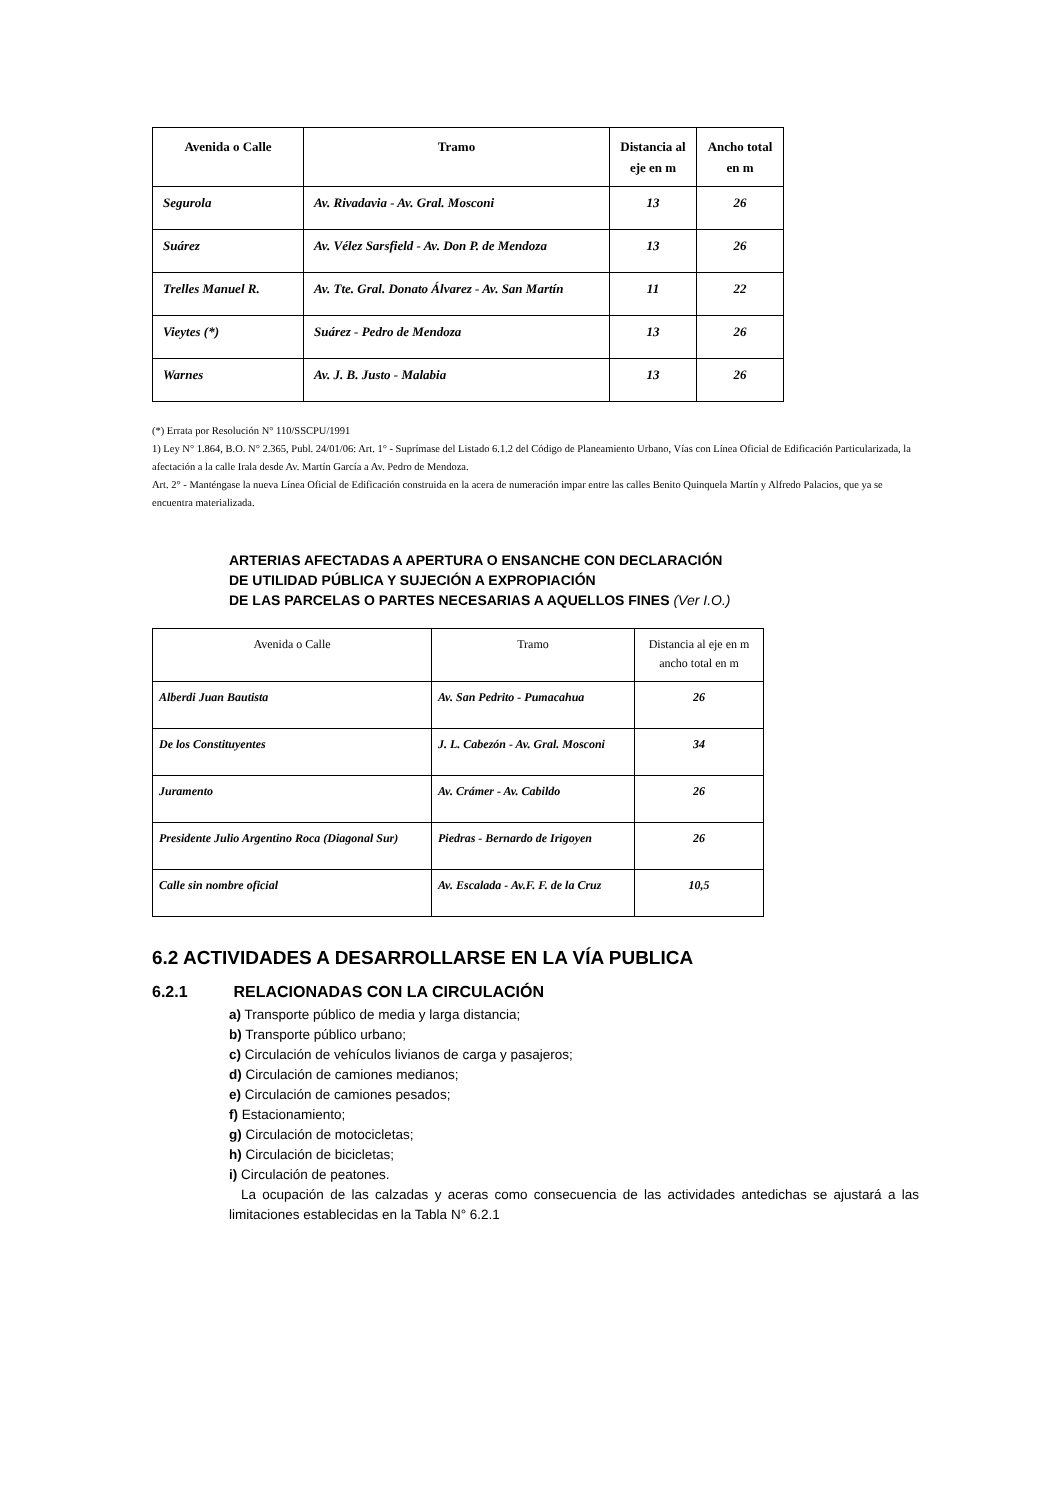| Avenida o Calle | Tramo | Distancia al eje en m | Ancho total en m |
| --- | --- | --- | --- |
| Segurola | Av. Rivadavia - Av. Gral. Mosconi | 13 | 26 |
| Suárez | Av. Vélez Sarsfield - Av. Don P. de Mendoza | 13 | 26 |
| Trelles Manuel R. | Av. Tte. Gral. Donato Álvarez - Av. San Martín | 11 | 22 |
| Vieytes (*) | Suárez - Pedro de Mendoza | 13 | 26 |
| Warnes | Av. J. B. Justo - Malabia | 13 | 26 |
(*) Errata por Resolución N° 110/SSCPU/1991
1) Ley N° 1.864, B.O. N° 2.365, Publ. 24/01/06: Art. 1° - Suprímase del Listado 6.1.2 del Código de Planeamiento Urbano, Vías con Línea Oficial de Edificación Particularizada, la afectación a la calle Irala desde Av. Martín García a Av. Pedro de Mendoza.
Art. 2° - Manténgase la nueva Línea Oficial de Edificación construida en la acera de numeración impar entre las calles Benito Quinquela Martín y Alfredo Palacios, que ya se encuentra materializada.
ARTERIAS AFECTADAS A APERTURA O ENSANCHE CON DECLARACIÓN
DE UTILIDAD PÚBLICA Y SUJECIÓN A EXPROPIACIÓN
DE LAS PARCELAS O PARTES NECESARIAS A AQUELLOS FINES (Ver I.O.)
| Avenida o Calle | Tramo | Distancia al eje en m ancho total en m |
| Alberdi Juan Bautista | Av. San Pedrito - Pumacahua | 26 |
| De los Constituyentes | J. L. Cabezón - Av. Gral. Mosconi | 34 |
| Juramento | Av. Crámer - Av. Cabildo | 26 |
| Presidente Julio Argentino Roca (Diagonal Sur) | Piedras - Bernardo de Irigoyen | 26 |
| Calle sin nombre oficial | Av. Escalada - Av.F. F. de la Cruz | 10,5 |
6.2 ACTIVIDADES A DESARROLLARSE EN LA VÍA PUBLICA
6.2.1 RELACIONADAS CON LA CIRCULACIÓN
a) Transporte público de media y larga distancia;
b) Transporte público urbano;
c) Circulación de vehículos livianos de carga y pasajeros;
d) Circulación de camiones medianos;
e) Circulación de camiones pesados;
f) Estacionamiento;
g) Circulación de motocicletas;
h) Circulación de bicicletas;
i) Circulación de peatones.
La ocupación de las calzadas y aceras como consecuencia de las actividades antedichas se ajustará a las limitaciones establecidas en la Tabla N° 6.2.1